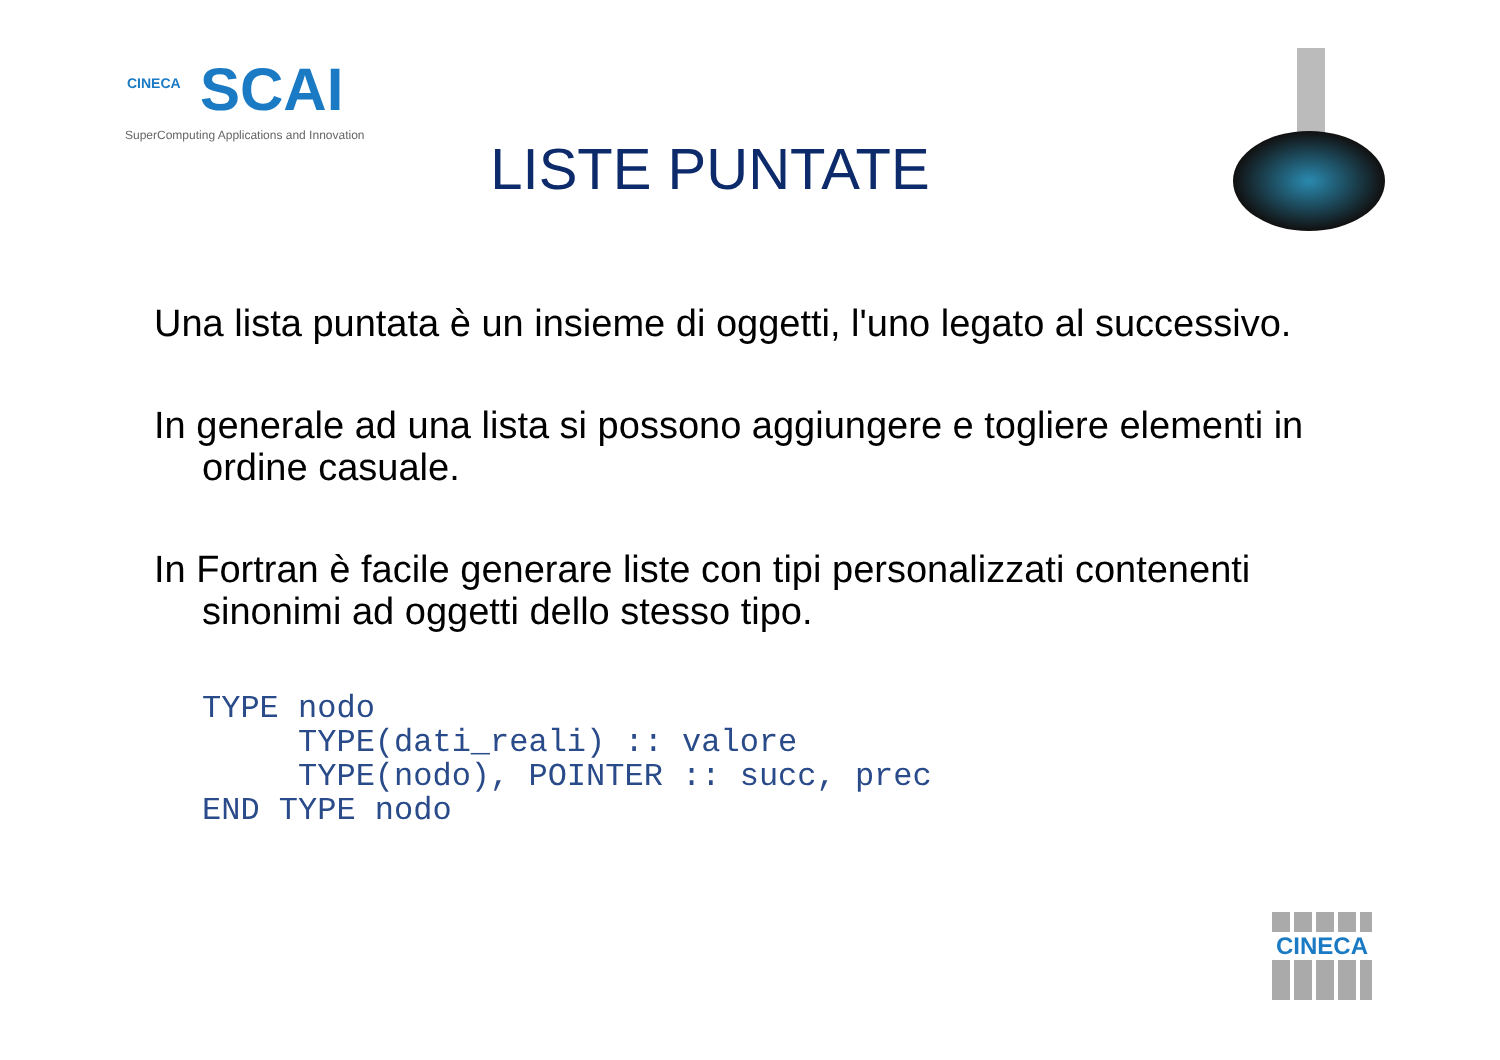CINECA
SCAI
SuperComputing Applications and Innovation
LISTE PUNTATE
Una lista puntata è un insieme di oggetti, l'uno legato al successivo.
In generale ad una lista si possono aggiungere e togliere elementi in ordine casuale.
In Fortran è facile generare liste con tipi personalizzati contenenti sinonimi ad oggetti dello stesso tipo.
TYPE nodo
     TYPE(dati_reali) :: valore
     TYPE(nodo), POINTER :: succ, prec
END TYPE nodo
CINECA